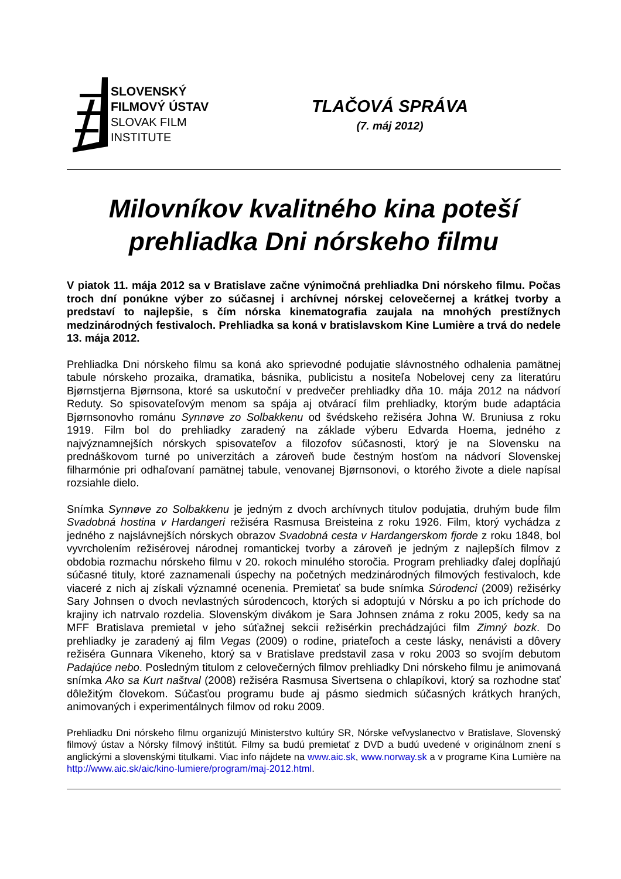SLOVENSKÝ
FILMOVÝ ÚSTAV
SLOVAK FILM
INSTITUTE
TLAČOVÁ SPRÁVA
(7. máj 2012)
Milovníkov kvalitného kina poteší prehliadka Dni nórskeho filmu
V piatok 11. mája 2012 sa v Bratislave začne výnimočná prehliadka Dni nórskeho filmu. Počas troch dní ponúkne výber zo súčasnej i archívnej nórskej celovečernej a krátkej tvorby a predstaví to najlepšie, s čím nórska kinematografia zaujala na mnohých prestížnych medzinárodných festivaloch. Prehliadka sa koná v bratislavskom Kine Lumière a trvá do nedele 13. mája 2012.
Prehliadka Dni nórskeho filmu sa koná ako sprievodné podujatie slávnostného odhalenia pamätnej tabule nórskeho prozaika, dramatika, básnika, publicistu a nositeľa Nobelovej ceny za literatúru Bjørnstjerna Bjørnsona, ktoré sa uskutoční v predvečer prehliadky dňa 10. mája 2012 na nádvorí Reduty. So spisovateľovým menom sa spája aj otvárací film prehliadky, ktorým bude adaptácia Bjørnsonovho románu Synnøve zo Solbakkenu od švédskeho režiséra Johna W. Bruniusa z roku 1919. Film bol do prehliadky zaradený na základe výberu Edvarda Hoema, jedného z najvýznamnejších nórskych spisovateľov a filozofov súčasnosti, ktorý je na Slovensku na prednáškovom turné po univerzitách a zároveň bude čestným hosťom na nádvorí Slovenskej filharmónie pri odhaľovaní pamätnej tabule, venovanej Bjørnsonovi, o ktorého živote a diele napísal rozsiahle dielo.
Snímka Synnøve zo Solbakkenu je jedným z dvoch archívnych titulov podujatia, druhým bude film Svadobná hostina v Hardangeri režiséra Rasmusa Breisteina z roku 1926. Film, ktorý vychádza z jedného z najslávnejších nórskych obrazov Svadobná cesta v Hardangerskom fjorde z roku 1848, bol vyvrcholením režisérovej národnej romantickej tvorby a zároveň je jedným z najlepších filmov z obdobia rozmachu nórskeho filmu v 20. rokoch minulého storočia. Program prehliadky ďalej dopĺňajú súčasné tituly, ktoré zaznamenali úspechy na početných medzinárodných filmových festivaloch, kde viaceré z nich aj získali významné ocenenia. Premietať sa bude snímka Súrodenci (2009) režisérky Sary Johnsen o dvoch nevlastných súrodencoch, ktorých si adoptujú v Nórsku a po ich príchode do krajiny ich natrvalo rozdelia. Slovenským divákom je Sara Johnsen známa z roku 2005, kedy sa na MFF Bratislava premietal v jeho súťažnej sekcii režisérkin prechádzajúci film Zimný bozk. Do prehliadky je zaradený aj film Vegas (2009) o rodine, priateľoch a ceste lásky, nenávisti a dôvery režiséra Gunnara Vikeneho, ktorý sa v Bratislave predstavil zasa v roku 2003 so svojím debutom Padajúce nebo. Posledným titulom z celovečerných filmov prehliadky Dni nórskeho filmu je animovaná snímka Ako sa Kurt naštval (2008) režiséra Rasmusa Sivertsena o chlapíkovi, ktorý sa rozhodne stať dôležitým človekom. Súčasťou programu bude aj pásmo siedmich súčasných krátkych hraných, animovaných i experimentálnych filmov od roku 2009.
Prehliadku Dni nórskeho filmu organizujú Ministerstvo kultúry SR, Nórske veľvyslanectvo v Bratislave, Slovenský filmový ústav a Nórsky filmový inštitút. Filmy sa budú premietať z DVD a budú uvedené v originálnom znení s anglickými a slovenskými titulkami. Viac info nájdete na www.aic.sk, www.norway.sk a v programe Kina Lumière na http://www.aic.sk/aic/kino-lumiere/program/maj-2012.html.